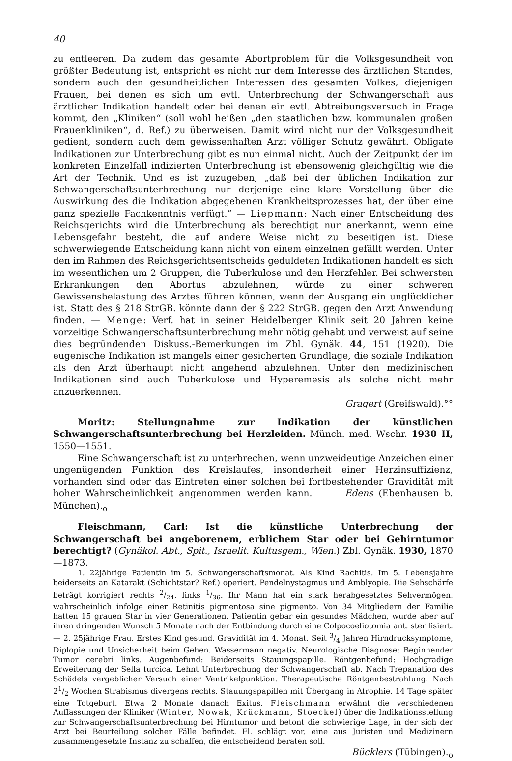40
zu entleeren. Da zudem das gesamte Abortproblem für die Volksgesundheit von größter Bedeutung ist, entspricht es nicht nur dem Interesse des ärztlichen Standes, sondern auch den gesundheitlichen Interessen des gesamten Volkes, diejenigen Frauen, bei denen es sich um evtl. Unterbrechung der Schwangerschaft aus ärztlicher Indikation handelt oder bei denen ein evtl. Abtreibungsversuch in Frage kommt, den „Kliniken“ (soll wohl heißen „den staatlichen bzw. kommunalen großen Frauenkliniken“, d. Ref.) zu überweisen. Damit wird nicht nur der Volksgesundheit gedient, sondern auch dem gewissenhaften Arzt völliger Schutz gewährt. Obligate Indikationen zur Unterbrechung gibt es nun einmal nicht. Auch der Zeitpunkt der im konkreten Einzelfall indizierten Unterbrechung ist ebensowenig gleichgültig wie die Art der Technik. Und es ist zuzugeben, „daß bei der üblichen Indikation zur Schwangerschaftsunterbrechung nur derjenige eine klare Vorstellung über die Auswirkung des die Indikation abgegebenen Krankheitsprozesses hat, der über eine ganz spezielle Fachkenntnis verfügt.“ — Liepmann: Nach einer Entscheidung des Reichsgerichts wird die Unterbrechung als berechtigt nur anerkannt, wenn eine Lebensgefahr besteht, die auf andere Weise nicht zu beseitigen ist. Diese schwerwiegende Entscheidung kann nicht von einem einzelnen gefällt werden. Unter den im Rahmen des Reichsgerichtsentscheids geduldeten Indikationen handelt es sich im wesentlichen um 2 Gruppen, die Tuberkulose und den Herzfehler. Bei schwersten Erkrankungen den Abortus abzulehnen, würde zu einer schweren Gewissensbelastung des Arztes führen können, wenn der Ausgang ein unglücklicher ist. Statt des § 218 StrGB. könnte dann der § 222 StrGB. gegen den Arzt Anwendung finden. — Menge: Verf. hat in seiner Heidelberger Klinik seit 20 Jahren keine vorzeitige Schwangerschaftsunterbrechung mehr nötig gehabt und verweist auf seine dies begründenden Diskuss.-Bemerkungen im Zbl. Gynäk. 44, 151 (1920). Die eugenische Indikation ist mangels einer gesicherten Grundlage, die soziale Indikation als den Arzt überhaupt nicht angehend abzulehnen. Unter den medizinischen Indikationen sind auch Tuberkulose und Hyperemesis als solche nicht mehr anzuerkennen.
Gragert (Greifswald).°°
Moritz: Stellungnahme zur Indikation der künstlichen Schwangerschaftsunterbrechung bei Herzleiden. Münch. med. Wschr. 1930 II, 1550—1551.
Eine Schwangerschaft ist zu unterbrechen, wenn unzweideutige Anzeichen einer ungenügenden Funktion des Kreislaufes, insonderheit einer Herzinsuffizienz, vorhanden sind oder das Eintreten einer solchen bei fortbestehender Gravidität mit hoher Wahrscheinlichkeit angenommen werden kann. Edens (Ebenhausen b. München).<sub>o</sub>
Fleischmann, Carl: Ist die künstliche Unterbrechung der Schwangerschaft bei angeborenem, erblichem Star oder bei Gehirntumor berechtigt? (Gynäkol. Abt., Spit., Israelit. Kultusgem., Wien.) Zbl. Gynäk. 1930, 1870—1873.
1. 22jährige Patientin im 5. Schwangerschaftsmonat. Als Kind Rachitis. Im 5. Lebensjahre beiderseits an Katarakt (Schichtstar? Ref.) operiert. Pendelnystagmus und Amblyopie. Die Sehschärfe beträgt korrigiert rechts 2/24, links 1/36. Ihr Mann hat ein stark herabgesetztes Sehvermögen, wahrscheinlich infolge einer Retinitis pigmentosa sine pigmento. Von 34 Mitgliedern der Familie hatten 15 grauen Star in vier Generationen. Patientin gebar ein gesundes Mädchen, wurde aber auf ihren dringenden Wunsch 5 Monate nach der Entbindung durch eine Colpocoeliotomia ant. sterilisiert. — 2. 25jährige Frau. Erstes Kind gesund. Gravidität im 4. Monat. Seit 3/4 Jahren Hirndrucksymptome, Diplopie und Unsicherheit beim Gehen. Wassermann negativ. Neurologische Diagnose: Beginnender Tumor cerebri links. Augenbefund: Beiderseits Stauungspapille. Röntgenbefund: Hochgradige Erweiterung der Sella turcica. Lehnt Unterbrechung der Schwangerschaft ab. Nach Trepanation des Schädels vergeblicher Versuch einer Ventrikelpunktion. Therapeutische Röntgenbestrahlung. Nach 21/2 Wochen Strabismus divergens rechts. Stauungspapillen mit Übergang in Atrophie. 14 Tage später eine Totgeburt. Etwa 2 Monate danach Exitus. Fleischmann erwähnt die verschiedenen Auffassungen der Kliniker (Winter, Nowak, Krückmann, Stoeckel) über die Indikationsstellung zur Schwangerschaftsunterbrechung bei Hirntumor und betont die schwierige Lage, in der sich der Arzt bei Beurteilung solcher Fälle befindet. Fl. schlägt vor, eine aus Juristen und Medizinern zusammengesetzte Instanz zu schaffen, die entscheidend beraten soll.
Bücklers (Tübingen).<sub>o</sub>